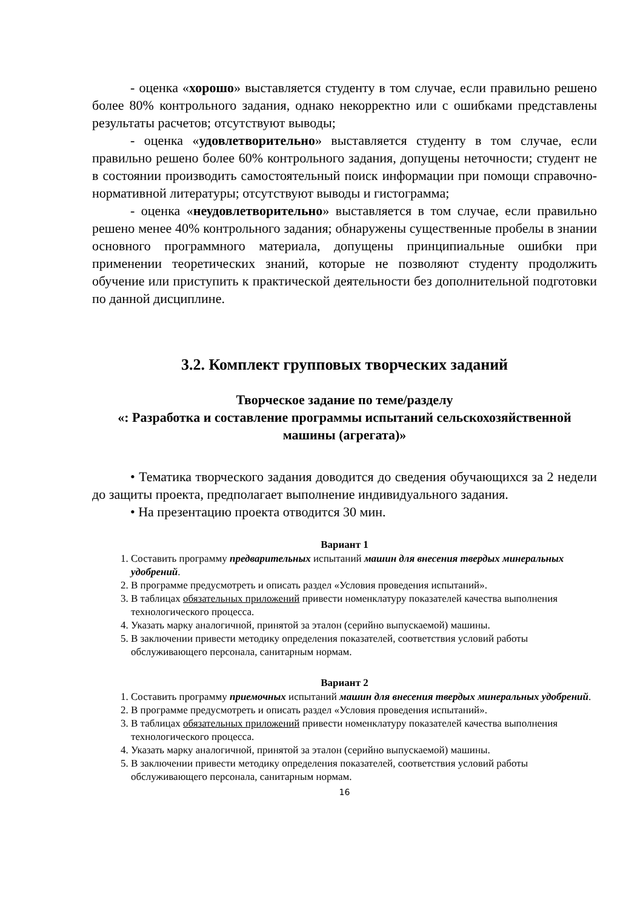- оценка «хорошо» выставляется студенту в том случае, если правильно решено более 80% контрольного задания, однако некорректно или с ошибками представлены результаты расчетов; отсутствуют выводы;
- оценка «удовлетворительно» выставляется студенту в том случае, если правильно решено более 60% контрольного задания, допущены неточности; студент не в состоянии производить самостоятельный поиск информации при помощи справочно-нормативной литературы; отсутствуют выводы и гистограмма;
- оценка «неудовлетворительно» выставляется в том случае, если правильно решено менее 40% контрольного задания; обнаружены существенные пробелы в знании основного программного материала, допущены принципиальные ошибки при применении теоретических знаний, которые не позволяют студенту продолжить обучение или приступить к практической деятельности без дополнительной подготовки по данной дисциплине.
3.2. Комплект групповых творческих заданий
Творческое задание по теме/разделу
«: Разработка и составление программы испытаний сельскохозяйственной машины (агрегата)»
• Тематика творческого задания доводится до сведения обучающихся за 2 недели до защиты проекта, предполагает выполнение индивидуального задания.
• На презентацию проекта отводится 30 мин.
Вариант 1
1. Составить программу предварительных испытаний машин для внесения твердых минеральных удобрений.
2. В программе предусмотреть и описать раздел «Условия проведения испытаний».
3. В таблицах обязательных приложений привести номенклатуру показателей качества выполнения технологического процесса.
4. Указать марку аналогичной, принятой за эталон (серийно выпускаемой) машины.
5. В заключении привести методику определения показателей, соответствия условий работы обслуживающего персонала, санитарным нормам.
Вариант 2
1. Составить программу приемочных испытаний машин для внесения твердых минеральных удобрений.
2. В программе предусмотреть и описать раздел «Условия проведения испытаний».
3. В таблицах обязательных приложений привести номенклатуру показателей качества выполнения технологического процесса.
4. Указать марку аналогичной, принятой за эталон (серийно выпускаемой) машины.
5. В заключении привести методику определения показателей, соответствия условий работы обслуживающего персонала, санитарным нормам.
16